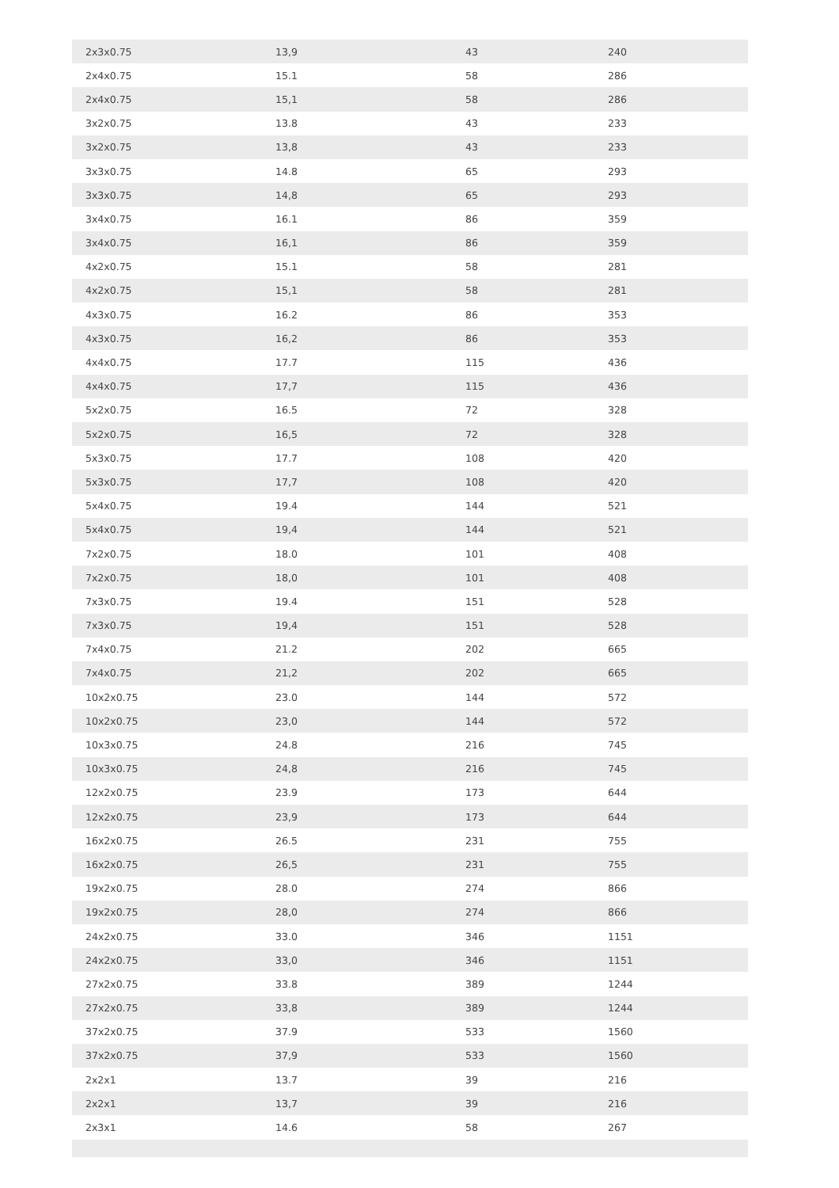| 2x3x0.75 | 13,9 | 43 | 240 |
| 2x4x0.75 | 15.1 | 58 | 286 |
| 2x4x0.75 | 15,1 | 58 | 286 |
| 3x2x0.75 | 13.8 | 43 | 233 |
| 3x2x0.75 | 13,8 | 43 | 233 |
| 3x3x0.75 | 14.8 | 65 | 293 |
| 3x3x0.75 | 14,8 | 65 | 293 |
| 3x4x0.75 | 16.1 | 86 | 359 |
| 3x4x0.75 | 16,1 | 86 | 359 |
| 4x2x0.75 | 15.1 | 58 | 281 |
| 4x2x0.75 | 15,1 | 58 | 281 |
| 4x3x0.75 | 16.2 | 86 | 353 |
| 4x3x0.75 | 16,2 | 86 | 353 |
| 4x4x0.75 | 17.7 | 115 | 436 |
| 4x4x0.75 | 17,7 | 115 | 436 |
| 5x2x0.75 | 16.5 | 72 | 328 |
| 5x2x0.75 | 16,5 | 72 | 328 |
| 5x3x0.75 | 17.7 | 108 | 420 |
| 5x3x0.75 | 17,7 | 108 | 420 |
| 5x4x0.75 | 19.4 | 144 | 521 |
| 5x4x0.75 | 19,4 | 144 | 521 |
| 7x2x0.75 | 18.0 | 101 | 408 |
| 7x2x0.75 | 18,0 | 101 | 408 |
| 7x3x0.75 | 19.4 | 151 | 528 |
| 7x3x0.75 | 19,4 | 151 | 528 |
| 7x4x0.75 | 21.2 | 202 | 665 |
| 7x4x0.75 | 21,2 | 202 | 665 |
| 10x2x0.75 | 23.0 | 144 | 572 |
| 10x2x0.75 | 23,0 | 144 | 572 |
| 10x3x0.75 | 24.8 | 216 | 745 |
| 10x3x0.75 | 24,8 | 216 | 745 |
| 12x2x0.75 | 23.9 | 173 | 644 |
| 12x2x0.75 | 23,9 | 173 | 644 |
| 16x2x0.75 | 26.5 | 231 | 755 |
| 16x2x0.75 | 26,5 | 231 | 755 |
| 19x2x0.75 | 28.0 | 274 | 866 |
| 19x2x0.75 | 28,0 | 274 | 866 |
| 24x2x0.75 | 33.0 | 346 | 1151 |
| 24x2x0.75 | 33,0 | 346 | 1151 |
| 27x2x0.75 | 33.8 | 389 | 1244 |
| 27x2x0.75 | 33,8 | 389 | 1244 |
| 37x2x0.75 | 37.9 | 533 | 1560 |
| 37x2x0.75 | 37,9 | 533 | 1560 |
| 2x2x1 | 13.7 | 39 | 216 |
| 2x2x1 | 13,7 | 39 | 216 |
| 2x3x1 | 14.6 | 58 | 267 |